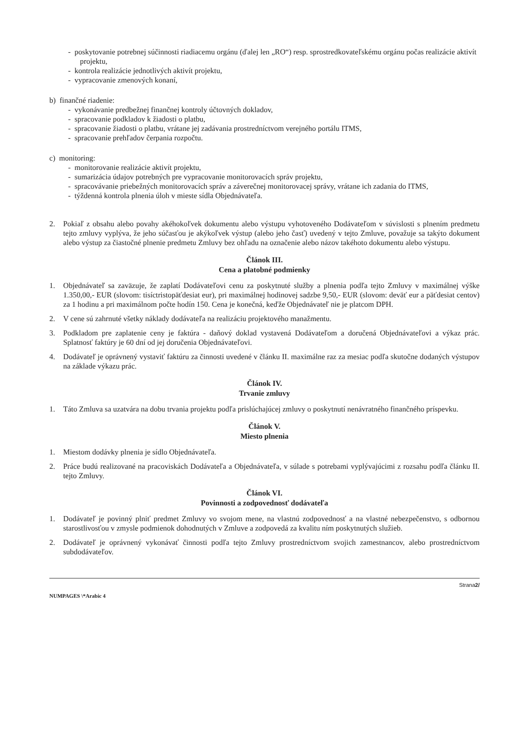- poskytovanie potrebnej súčinnosti riadiacemu orgánu (ďalej len „RO“) resp. sprostredkovateľskému orgánu počas realizácie aktivít projektu,
- kontrola realizácie jednotlivých aktivít projektu,
- vypracovanie zmenových konaní,
b) finančné riadenie:
- vykonávanie predbežnej finančnej kontroly účtovných dokladov,
- spracovanie podkladov k žiadosti o platbu,
- spracovanie žiadosti o platbu, vrátane jej zadávania prostredníctvom verejného portálu ITMS,
- spracovanie prehľadov čerpania rozpočtu.
c) monitoring:
- monitorovanie realizácie aktivít projektu,
- sumarizácia údajov potrebných pre vypracovanie monitorovacích správ projektu,
- spracovávanie priebežných monitorovacích správ a záverečnej monitorovacej správy, vrátane ich zadania do ITMS,
- týždenná kontrola plnenia úloh v mieste sídla Objednávateľa.
2. Pokiaľ z obsahu alebo povahy akéhokoľvek dokumentu alebo výstupu vyhotoveného Dodávateľom v súvislosti s plnením predmetu tejto zmluvy vyplýva, že jeho súčasťou je akýkoľvek výstup (alebo jeho časť) uvedený v tejto Zmluve, považuje sa takýto dokument alebo výstup za čiastočné plnenie predmetu Zmluvy bez ohľadu na označenie alebo názov takéhoto dokumentu alebo výstupu.
Článok III.
Cena a platobné podmienky
1. Objednávateľ sa zaväzuje, že zaplatí Dodávateľovi cenu za poskytnuté služby a plnenia podľa tejto Zmluvy v maximálnej výške 1.350,00,- EUR (slovom: tisíctristopäťdesiat eur), pri maximálnej hodinovej sadzbe 9,50,- EUR (slovom: deväť eur a päťdesiat centov) za 1 hodinu a pri maximálnom počte hodín 150. Cena je konečná, keďže Objednávateľ nie je platcom DPH.
2. V cene sú zahrnuté všetky náklady dodávateľa na realizáciu projektového manažmentu.
3. Podkladom pre zaplatenie ceny je faktúra - daňový doklad vystavená Dodávateľom a doručená Objednávateľovi a výkaz prác. Splatnosť faktúry je 60 dní od jej doručenia Objednávateľovi.
4. Dodávateľ je oprávnený vystaviť faktúru za činnosti uvedené v článku II. maximálne raz za mesiac podľa skutočne dodaných výstupov na základe výkazu prác.
Článok IV.
Trvanie zmluvy
1. Táto Zmluva sa uzatvára na dobu trvania projektu podľa prislúchajúcej zmluvy o poskytnutí nenávratného finančného príspevku.
Článok V.
Miesto plnenia
1. Miestom dodávky plnenia je sídlo Objednávateľa.
2. Práce budú realizované na pracoviskách Dodávateľa a Objednávateľa, v súlade s potrebami vyplývajúcimi z rozsahu podľa článku II. tejto Zmluvy.
Článok VI.
Povinnosti a zodpovednosť dodávateľa
1. Dodávateľ je povinný plniť predmet Zmluvy vo svojom mene, na vlastnú zodpovednosť a na vlastné nebezpečenstvo, s odbornou starostlivosťou v zmysle podmienok dohodnutých v Zmluve a zodpovedá za kvalitu ním poskytnutých služieb.
2. Dodávateľ je oprávnený vykonávať činnosti podľa tejto Zmluvy prostredníctvom svojich zamestnancov, alebo prostredníctvom subdodávateľov.
NUMPAGES \*Arabic 4 Strana2/